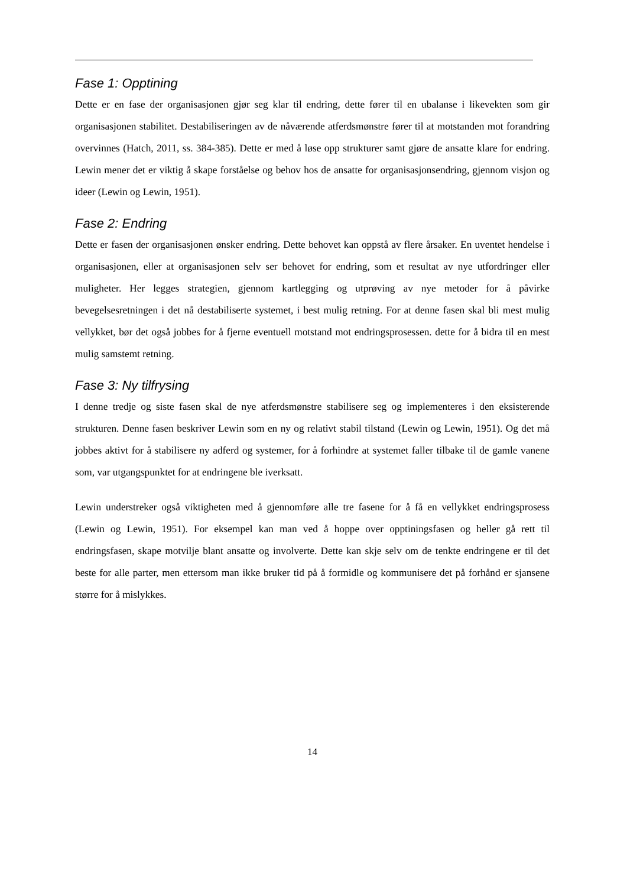Fase 1: Opptining
Dette er en fase der organisasjonen gjør seg klar til endring, dette fører til en ubalanse i likevekten som gir organisasjonen stabilitet. Destabiliseringen av de nåværende atferdsmønstre fører til at motstanden mot forandring overvinnes (Hatch, 2011, ss. 384-385). Dette er med å løse opp strukturer samt gjøre de ansatte klare for endring. Lewin mener det er viktig å skape forståelse og behov hos de ansatte for organisasjonsendring, gjennom visjon og ideer (Lewin og Lewin, 1951).
Fase 2: Endring
Dette er fasen der organisasjonen ønsker endring. Dette behovet kan oppstå av flere årsaker. En uventet hendelse i organisasjonen, eller at organisasjonen selv ser behovet for endring, som et resultat av nye utfordringer eller muligheter. Her legges strategien, gjennom kartlegging og utprøving av nye metoder for å påvirke bevegelsesretningen i det nå destabiliserte systemet, i best mulig retning. For at denne fasen skal bli mest mulig vellykket, bør det også jobbes for å fjerne eventuell motstand mot endringsprosessen. dette for å bidra til en mest mulig samstemt retning.
Fase 3: Ny tilfrysing
I denne tredje og siste fasen skal de nye atferdsmønstre stabilisere seg og implementeres i den eksisterende strukturen. Denne fasen beskriver Lewin som en ny og relativt stabil tilstand (Lewin og Lewin, 1951). Og det må jobbes aktivt for å stabilisere ny adferd og systemer, for å forhindre at systemet faller tilbake til de gamle vanene som, var utgangspunktet for at endringene ble iverksatt.
Lewin understreker også viktigheten med å gjennomføre alle tre fasene for å få en vellykket endringsprosess (Lewin og Lewin, 1951). For eksempel kan man ved å hoppe over opptiningsfasen og heller gå rett til endringsfasen, skape motvilje blant ansatte og involverte. Dette kan skje selv om de tenkte endringene er til det beste for alle parter, men ettersom man ikke bruker tid på å formidle og kommunisere det på forhånd er sjansene større for å mislykkes.
14